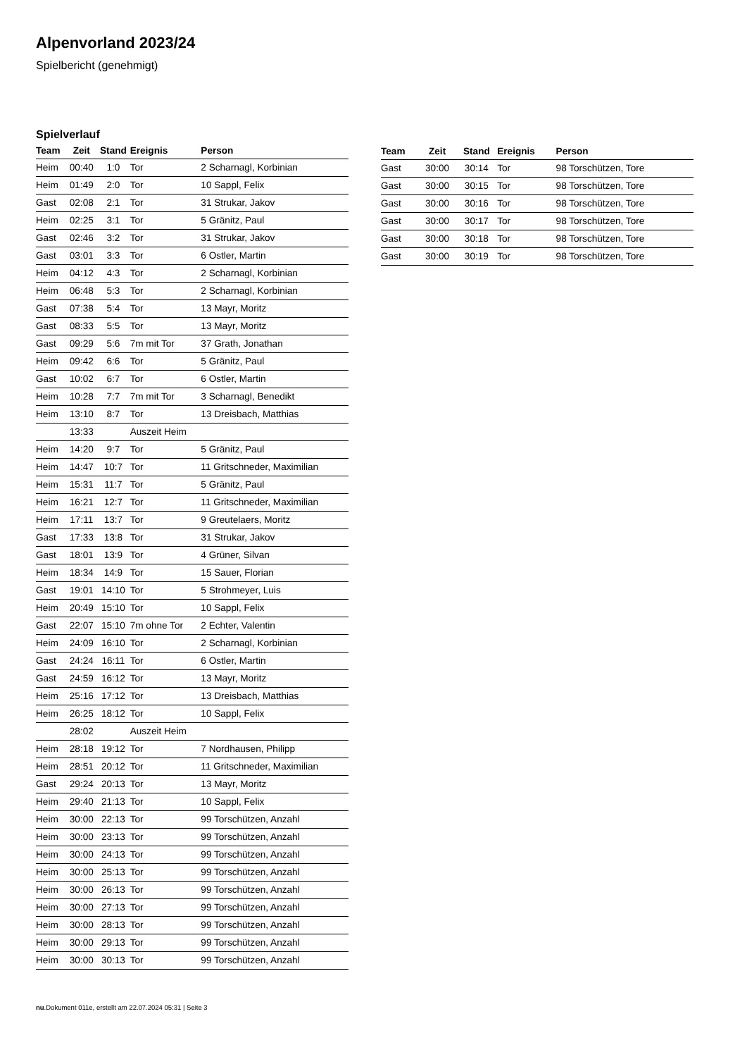Alpenvorland 2023/24
Spielbericht (genehmigt)
Spielverlauf
| Team | Zeit | Stand | Ereignis | Person |
| --- | --- | --- | --- | --- |
| Heim | 00:40 | 1:0 | Tor | 2 Scharnagl, Korbinian |
| Heim | 01:49 | 2:0 | Tor | 10 Sappl, Felix |
| Gast | 02:08 | 2:1 | Tor | 31 Strukar, Jakov |
| Heim | 02:25 | 3:1 | Tor | 5 Gränitz, Paul |
| Gast | 02:46 | 3:2 | Tor | 31 Strukar, Jakov |
| Gast | 03:01 | 3:3 | Tor | 6 Ostler, Martin |
| Heim | 04:12 | 4:3 | Tor | 2 Scharnagl, Korbinian |
| Heim | 06:48 | 5:3 | Tor | 2 Scharnagl, Korbinian |
| Gast | 07:38 | 5:4 | Tor | 13 Mayr, Moritz |
| Gast | 08:33 | 5:5 | Tor | 13 Mayr, Moritz |
| Gast | 09:29 | 5:6 | 7m mit Tor | 37 Grath, Jonathan |
| Heim | 09:42 | 6:6 | Tor | 5 Gränitz, Paul |
| Gast | 10:02 | 6:7 | Tor | 6 Ostler, Martin |
| Heim | 10:28 | 7:7 | 7m mit Tor | 3 Scharnagl, Benedikt |
| Heim | 13:10 | 8:7 | Tor | 13 Dreisbach, Matthias |
| | 13:33 | | Auszeit Heim | |
| Heim | 14:20 | 9:7 | Tor | 5 Gränitz, Paul |
| Heim | 14:47 | 10:7 | Tor | 11 Gritschneder, Maximilian |
| Heim | 15:31 | 11:7 | Tor | 5 Gränitz, Paul |
| Heim | 16:21 | 12:7 | Tor | 11 Gritschneder, Maximilian |
| Heim | 17:11 | 13:7 | Tor | 9 Greutelaers, Moritz |
| Gast | 17:33 | 13:8 | Tor | 31 Strukar, Jakov |
| Gast | 18:01 | 13:9 | Tor | 4 Grüner, Silvan |
| Heim | 18:34 | 14:9 | Tor | 15 Sauer, Florian |
| Gast | 19:01 | 14:10 | Tor | 5 Strohmeyer, Luis |
| Heim | 20:49 | 15:10 | Tor | 10 Sappl, Felix |
| Gast | 22:07 | 15:10 | 7m ohne Tor | 2 Echter, Valentin |
| Heim | 24:09 | 16:10 | Tor | 2 Scharnagl, Korbinian |
| Gast | 24:24 | 16:11 | Tor | 6 Ostler, Martin |
| Gast | 24:59 | 16:12 | Tor | 13 Mayr, Moritz |
| Heim | 25:16 | 17:12 | Tor | 13 Dreisbach, Matthias |
| Heim | 26:25 | 18:12 | Tor | 10 Sappl, Felix |
| | 28:02 | | Auszeit Heim | |
| Heim | 28:18 | 19:12 | Tor | 7 Nordhausen, Philipp |
| Heim | 28:51 | 20:12 | Tor | 11 Gritschneder, Maximilian |
| Gast | 29:24 | 20:13 | Tor | 13 Mayr, Moritz |
| Heim | 29:40 | 21:13 | Tor | 10 Sappl, Felix |
| Heim | 30:00 | 22:13 | Tor | 99 Torschützen, Anzahl |
| Heim | 30:00 | 23:13 | Tor | 99 Torschützen, Anzahl |
| Heim | 30:00 | 24:13 | Tor | 99 Torschützen, Anzahl |
| Heim | 30:00 | 25:13 | Tor | 99 Torschützen, Anzahl |
| Heim | 30:00 | 26:13 | Tor | 99 Torschützen, Anzahl |
| Heim | 30:00 | 27:13 | Tor | 99 Torschützen, Anzahl |
| Heim | 30:00 | 28:13 | Tor | 99 Torschützen, Anzahl |
| Heim | 30:00 | 29:13 | Tor | 99 Torschützen, Anzahl |
| Heim | 30:00 | 30:13 | Tor | 99 Torschützen, Anzahl |
| Team | Zeit | Stand | Ereignis | Person |
| --- | --- | --- | --- | --- |
| Gast | 30:00 | 30:14 | Tor | 98 Torschützen, Tore |
| Gast | 30:00 | 30:15 | Tor | 98 Torschützen, Tore |
| Gast | 30:00 | 30:16 | Tor | 98 Torschützen, Tore |
| Gast | 30:00 | 30:17 | Tor | 98 Torschützen, Tore |
| Gast | 30:00 | 30:18 | Tor | 98 Torschützen, Tore |
| Gast | 30:00 | 30:19 | Tor | 98 Torschützen, Tore |
nu.Dokument 011e, erstellt am 22.07.2024 05:31 | Seite 3